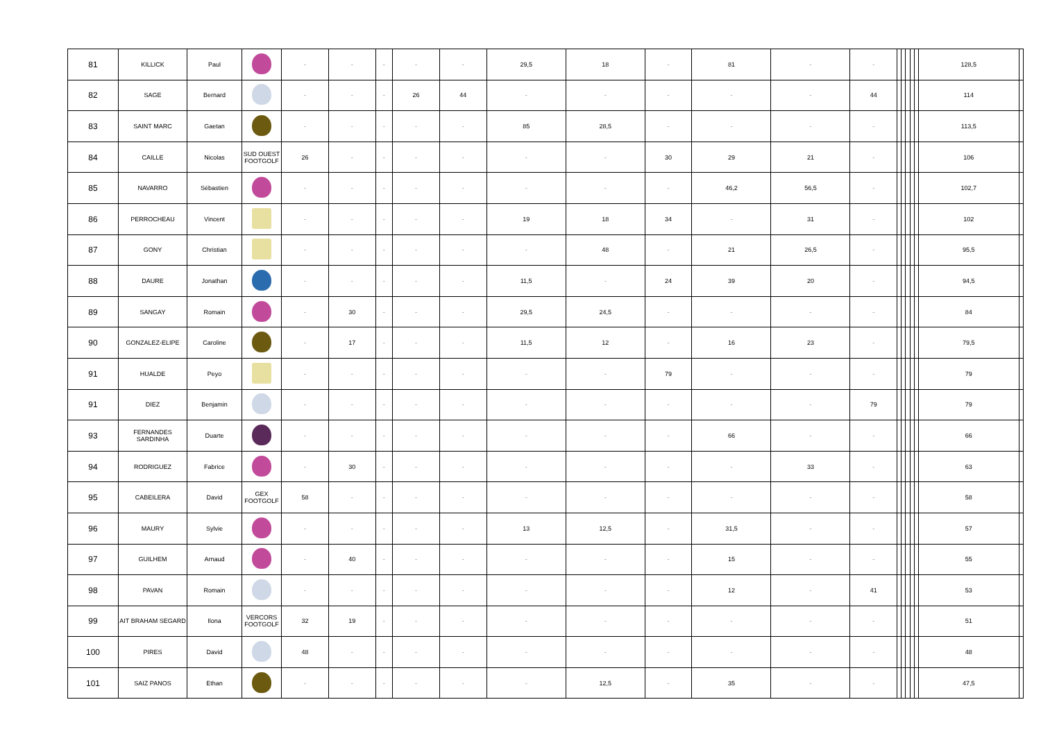| 81 | KILLICK | Paul | | - | - | - | - | - | 29,5 | 18 | - | 81 | - | - | | | | | | 128,5 | |
| 82 | SAGE | Bernard | | - | - | - | 26 | 44 | - | - | - | - | - | 44 | | | | | | 114 | |
| 83 | SAINT MARC | Gaetan | | - | - | - | - | - | 85 | 28,5 | - | - | - | - | | | | | | 113,5 | |
| 84 | CAILLE | Nicolas | SUD OUEST FOOTGOLF | 26 | - | - | - | - | - | - | 30 | 29 | 21 | - | | | | | | 106 | |
| 85 | NAVARRO | Sébastien | | - | - | - | - | - | - | - | - | 46,2 | 56,5 | - | | | | | | 102,7 | |
| 86 | PERROCHEAU | Vincent | | - | - | - | - | - | 19 | 18 | 34 | - | 31 | - | | | | | | 102 | |
| 87 | GONY | Christian | | - | - | - | - | - | - | 48 | - | 21 | 26,5 | - | | | | | | 95,5 | |
| 88 | DAURE | Jonathan | | - | - | - | - | - | 11,5 | - | 24 | 39 | 20 | - | | | | | | 94,5 | |
| 89 | SANGAY | Romain | | - | 30 | - | - | - | 29,5 | 24,5 | - | - | - | - | | | | | | 84 | |
| 90 | GONZALEZ-ELIPE | Caroline | | - | 17 | - | - | - | 11,5 | 12 | - | 16 | 23 | - | | | | | | 79,5 | |
| 91 | HUALDE | Peyo | | - | - | - | - | - | - | - | 79 | - | - | - | | | | | | 79 | |
| 91 | DIEZ | Benjamin | | - | - | - | - | - | - | - | - | - | - | 79 | | | | | | 79 | |
| 93 | FERNANDES SARDINHA | Duarte | | - | - | - | - | - | - | - | - | 66 | - | - | | | | | | 66 | |
| 94 | RODRIGUEZ | Fabrice | | - | 30 | - | - | - | - | - | - | - | 33 | - | | | | | | 63 | |
| 95 | CABEILERA | David | GEX FOOTGOLF | 58 | - | - | - | - | - | - | - | - | - | - | | | | | | 58 | |
| 96 | MAURY | Sylvie | | - | - | - | - | - | 13 | 12,5 | - | 31,5 | - | - | | | | | | 57 | |
| 97 | GUILHEM | Arnaud | | - | 40 | - | - | - | - | - | - | 15 | - | - | | | | | | 55 | |
| 98 | PAVAN | Romain | | - | - | - | - | - | - | - | - | 12 | - | 41 | | | | | | 53 | |
| 99 | AIT BRAHAM SEGARD | Ilona | VERCORS FOOTGOLF | 32 | 19 | - | - | - | - | - | - | - | - | - | | | | | | 51 | |
| 100 | PIRES | David | | 48 | - | - | - | - | - | - | - | - | - | - | | | | | | 48 | |
| 101 | SAIZ PANOS | Ethan | | - | - | - | - | - | - | 12,5 | - | 35 | - | - | | | | | | 47,5 | |